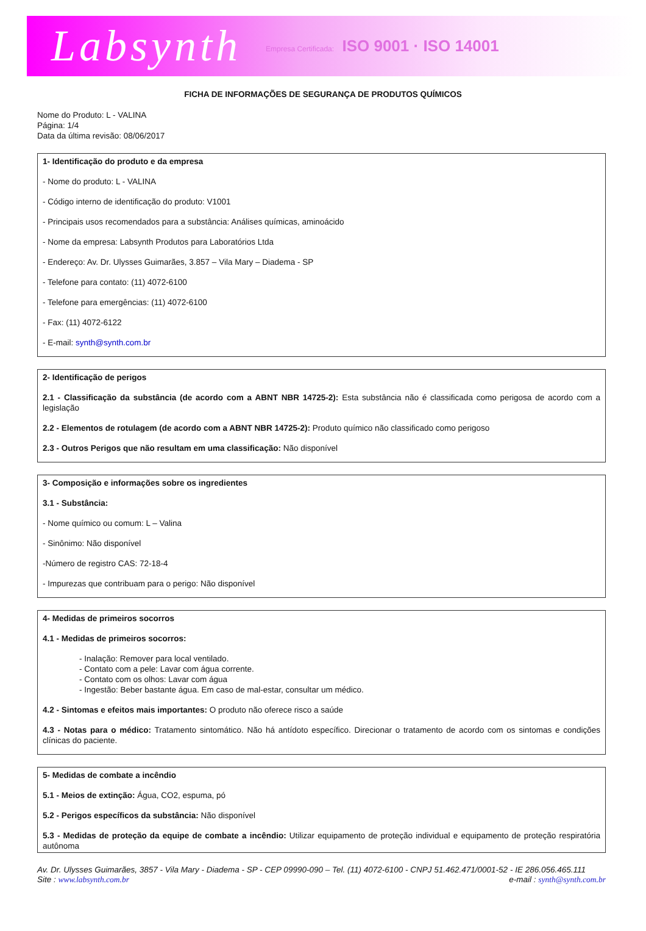Labsynth Empresa Certificada: ISO 9001 · ISO 14001
FICHA DE INFORMAÇÕES DE SEGURANÇA DE PRODUTOS QUÍMICOS
Nome do Produto: L - VALINA
Página: 1/4
Data da última revisão: 08/06/2017
1- Identificação do produto e da empresa
- Nome do produto: L - VALINA
- Código interno de identificação do produto: V1001
- Principais usos recomendados para a substância: Análises químicas, aminoácido
- Nome da empresa: Labsynth Produtos para Laboratórios Ltda
- Endereço: Av. Dr. Ulysses Guimarães, 3.857 – Vila Mary – Diadema - SP
- Telefone para contato: (11) 4072-6100
- Telefone para emergências: (11) 4072-6100
- Fax: (11) 4072-6122
- E-mail: synth@synth.com.br
2- Identificação de perigos
2.1 - Classificação da substância (de acordo com a ABNT NBR 14725-2): Esta substância não é classificada como perigosa de acordo com a legislação
2.2 - Elementos de rotulagem (de acordo com a ABNT NBR 14725-2): Produto químico não classificado como perigoso
2.3 - Outros Perigos que não resultam em uma classificação: Não disponível
3- Composição e informações sobre os ingredientes
3.1 - Substância:
- Nome químico ou comum: L – Valina
- Sinônimo: Não disponível
-Número de registro CAS: 72-18-4
- Impurezas que contribuam para o perigo: Não disponível
4- Medidas de primeiros socorros
4.1 - Medidas de primeiros socorros:
- Inalação: Remover para local ventilado.
- Contato com a pele: Lavar com água corrente.
- Contato com os olhos: Lavar com água
- Ingestão: Beber bastante água. Em caso de mal-estar, consultar um médico.
4.2 - Sintomas e efeitos mais importantes: O produto não oferece risco a saúde
4.3 - Notas para o médico: Tratamento sintomático. Não há antídoto específico. Direcionar o tratamento de acordo com os sintomas e condições clínicas do paciente.
5- Medidas de combate a incêndio
5.1 - Meios de extinção: Água, CO2, espuma, pó
5.2 - Perigos específicos da substância: Não disponível
5.3 - Medidas de proteção da equipe de combate a incêndio: Utilizar equipamento de proteção individual e equipamento de proteção respiratória autônoma
Av. Dr. Ulysses Guimarães, 3857 - Vila Mary - Diadema - SP - CEP 09990-090 – Tel. (11) 4072-6100 - CNPJ 51.462.471/0001-52 - IE 286.056.465.111
Site : www.labsynth.com.br e-mail : synth@synth.com.br